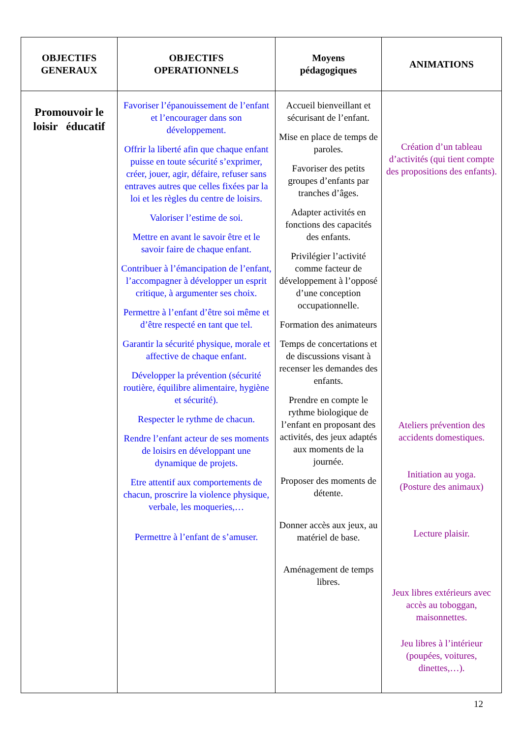| OBJECTIFS GENERAUX | OBJECTIFS OPERATIONNELS | Moyens pédagogiques | ANIMATIONS |
| --- | --- | --- | --- |
| Promouvoir le loisir éducatif | Favoriser l’épanouissement de l’enfant et l’encourager dans son développement. Offrir la liberté afin que chaque enfant puisse en toute sécurité s’exprimer, créer, jouer, agir, défaire, refuser sans entraves autres que celles fixées par la loi et les règles du centre de loisirs. Valoriser l’estime de soi. Mettre en avant le savoir être et le savoir faire de chaque enfant. Contribuer à l’émancipation de l’enfant, l’accompagner à développer un esprit critique, à argumenter ses choix. Permettre à l’enfant d’être soi même et d’être respecté en tant que tel. Garantir la sécurité physique, morale et affective de chaque enfant. Développer la prévention (sécurité routière, équilibre alimentaire, hygiène et sécurité). Respecter le rythme de chacun. Rendre l’enfant acteur de ses moments de loisirs en développant une dynamique de projets. Etre attentif aux comportements de chacun, proscrire la violence physique, verbale, les moqueries,… Permettre à l’enfant de s’amuser. | Accueil bienveillant et sécurisant de l’enfant. Mise en place de temps de paroles. Favoriser des petits groupes d’enfants par tranches d’âges. Adapter activités en fonctions des capacités des enfants. Privilégier l’activité comme facteur de développement à l’opposé d’une conception occupationnelle. Formation des animateurs Temps de concertations et de discussions visant à recenser les demandes des enfants. Prendre en compte le rythme biologique de l’enfant en proposant des activités, des jeux adaptés aux moments de la journée. Proposer des moments de détente. Donner accès aux jeux, au matériel de base. Aménagement de temps libres. | Création d’un tableau d’activités (qui tient compte des propositions des enfants). Ateliers prévention des accidents domestiques. Initiation au yoga. (Posture des animaux) Lecture plaisir. Jeux libres extérieurs avec accès au toboggan, maisonnettes. Jeu libres à l’intérieur (poupées, voitures, dinettes,…). |
12